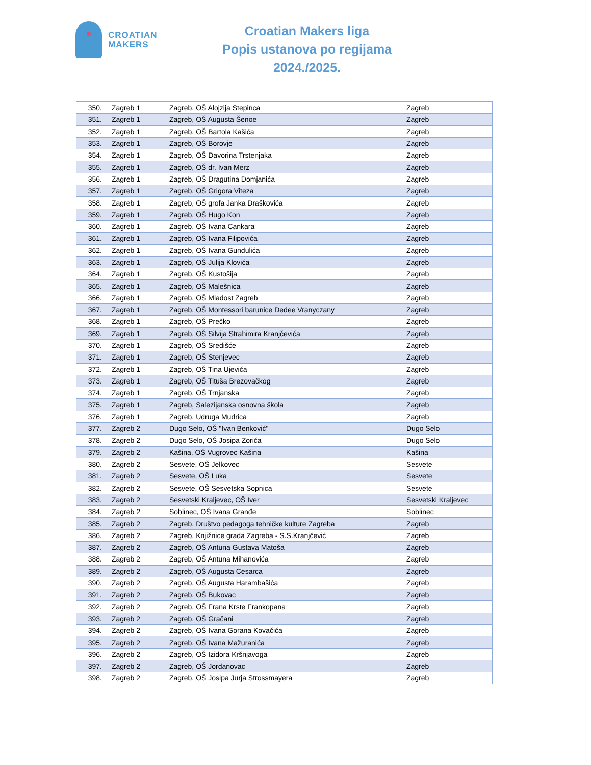CROATIAN
MAKERS
Croatian Makers liga
Popis ustanova po regijama
2024./2025.
| 350. | Zagreb 1 | Zagreb, OŠ Alojzija Stepinca | Zagreb |
| 351. | Zagreb 1 | Zagreb, OŠ Augusta Šenoe | Zagreb |
| 352. | Zagreb 1 | Zagreb, OŠ Bartola Kašića | Zagreb |
| 353. | Zagreb 1 | Zagreb, OŠ Borovje | Zagreb |
| 354. | Zagreb 1 | Zagreb, OŠ Davorina Trstenjaka | Zagreb |
| 355. | Zagreb 1 | Zagreb, OŠ dr. Ivan Merz | Zagreb |
| 356. | Zagreb 1 | Zagreb, OŠ Dragutina Domjanića | Zagreb |
| 357. | Zagreb 1 | Zagreb, OŠ Grigora Viteza | Zagreb |
| 358. | Zagreb 1 | Zagreb, OŠ grofa Janka Draškovića | Zagreb |
| 359. | Zagreb 1 | Zagreb, OŠ Hugo Kon | Zagreb |
| 360. | Zagreb 1 | Zagreb, OŠ Ivana Cankara | Zagreb |
| 361. | Zagreb 1 | Zagreb, OŠ Ivana Filipovića | Zagreb |
| 362. | Zagreb 1 | Zagreb, OŠ Ivana Gundulića | Zagreb |
| 363. | Zagreb 1 | Zagreb, OŠ Julija Klovića | Zagreb |
| 364. | Zagreb 1 | Zagreb, OŠ Kustošija | Zagreb |
| 365. | Zagreb 1 | Zagreb, OŠ Malešnica | Zagreb |
| 366. | Zagreb 1 | Zagreb, OŠ Mladost Zagreb | Zagreb |
| 367. | Zagreb 1 | Zagreb, OŠ Montessori barunice Dedee Vranyczany | Zagreb |
| 368. | Zagreb 1 | Zagreb, OŠ Prečko | Zagreb |
| 369. | Zagreb 1 | Zagreb, OŠ Silvija Strahimira Kranjčevića | Zagreb |
| 370. | Zagreb 1 | Zagreb, OŠ Središće | Zagreb |
| 371. | Zagreb 1 | Zagreb, OŠ Stenjevec | Zagreb |
| 372. | Zagreb 1 | Zagreb, OŠ Tina Ujevića | Zagreb |
| 373. | Zagreb 1 | Zagreb, OŠ Tituša Brezovačkog | Zagreb |
| 374. | Zagreb 1 | Zagreb, OŠ Trnjanska | Zagreb |
| 375. | Zagreb 1 | Zagreb, Salezijanska osnovna škola | Zagreb |
| 376. | Zagreb 1 | Zagreb, Udruga Mudrica | Zagreb |
| 377. | Zagreb 2 | Dugo Selo, OŠ "Ivan Benković" | Dugo Selo |
| 378. | Zagreb 2 | Dugo Selo, OŠ Josipa Zorića | Dugo Selo |
| 379. | Zagreb 2 | Kašina, OŠ Vugrovec Kašina | Kašina |
| 380. | Zagreb 2 | Sesvete, OŠ Jelkovec | Sesvete |
| 381. | Zagreb 2 | Sesvete, OŠ Luka | Sesvete |
| 382. | Zagreb 2 | Sesvete, OŠ Sesvetska Sopnica | Sesvete |
| 383. | Zagreb 2 | Sesvetski Kraljevec, OŠ Iver | Sesvetski Kraljevec |
| 384. | Zagreb 2 | Soblinec, OŠ Ivana Granđe | Soblinec |
| 385. | Zagreb 2 | Zagreb, Društvo pedagoga tehničke kulture Zagreba | Zagreb |
| 386. | Zagreb 2 | Zagreb, Knjižnice grada Zagreba - S.S.Kranjčević | Zagreb |
| 387. | Zagreb 2 | Zagreb, OŠ Antuna Gustava Matoša | Zagreb |
| 388. | Zagreb 2 | Zagreb, OŠ Antuna Mihanovića | Zagreb |
| 389. | Zagreb 2 | Zagreb, OŠ Augusta Cesarca | Zagreb |
| 390. | Zagreb 2 | Zagreb, OŠ Augusta Harambašića | Zagreb |
| 391. | Zagreb 2 | Zagreb, OŠ Bukovac | Zagreb |
| 392. | Zagreb 2 | Zagreb, OŠ Frana Krste Frankopana | Zagreb |
| 393. | Zagreb 2 | Zagreb, OŠ Gračani | Zagreb |
| 394. | Zagreb 2 | Zagreb, OŠ Ivana Gorana Kovačića | Zagreb |
| 395. | Zagreb 2 | Zagreb, OŠ Ivana Mažuranića | Zagreb |
| 396. | Zagreb 2 | Zagreb, OŠ Izidora Kršnjavoga | Zagreb |
| 397. | Zagreb 2 | Zagreb, OŠ Jordanovac | Zagreb |
| 398. | Zagreb 2 | Zagreb, OŠ Josipa Jurja Strossmayera | Zagreb |